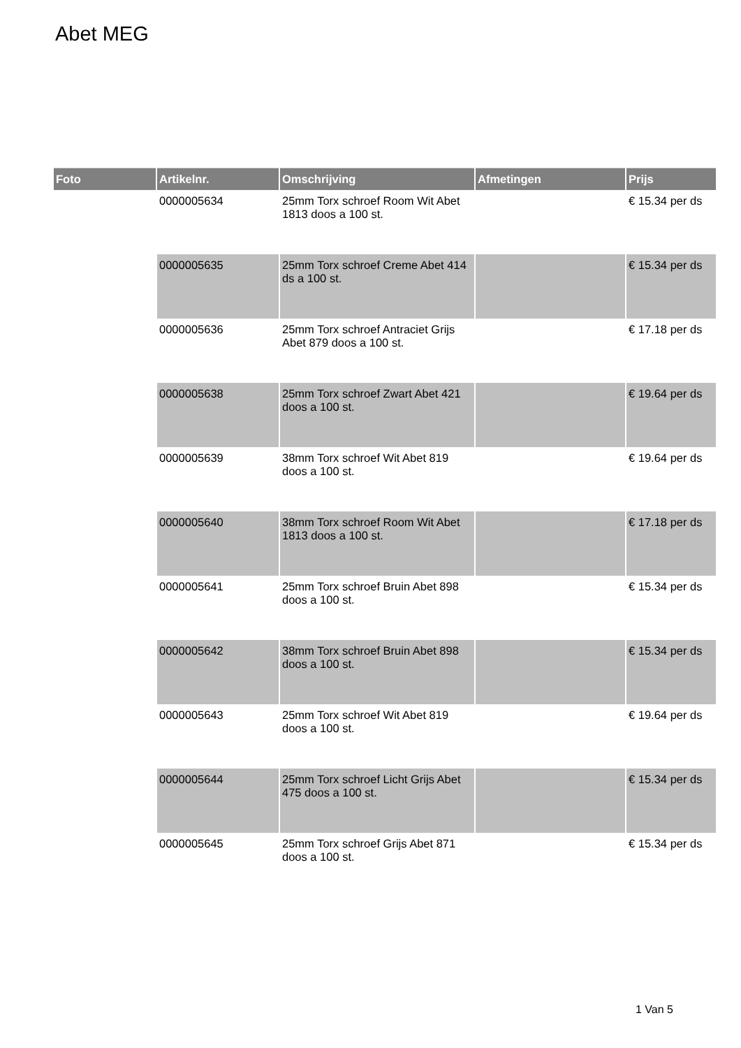Abet MEG
| Foto | Artikelnr. | Omschrijving | Afmetingen | Prijs |
| --- | --- | --- | --- | --- |
| | 0000005634 | 25mm Torx schroef Room Wit Abet 1813 doos a 100 st. | | € 15.34 per ds |
| | 0000005635 | 25mm Torx schroef Creme Abet 414 ds a 100 st. | | € 15.34 per ds |
| | 0000005636 | 25mm Torx schroef Antraciet Grijs Abet 879 doos a 100 st. | | € 17.18 per ds |
| | 0000005638 | 25mm Torx schroef Zwart Abet 421 doos a 100 st. | | € 19.64 per ds |
| | 0000005639 | 38mm Torx schroef Wit Abet 819 doos a 100 st. | | € 19.64 per ds |
| | 0000005640 | 38mm Torx schroef Room Wit Abet 1813 doos a 100 st. | | € 17.18 per ds |
| | 0000005641 | 25mm Torx schroef Bruin Abet 898 doos a 100 st. | | € 15.34 per ds |
| | 0000005642 | 38mm Torx schroef Bruin Abet 898 doos a 100 st. | | € 15.34 per ds |
| | 0000005643 | 25mm Torx schroef Wit Abet 819 doos a 100 st. | | € 19.64 per ds |
| | 0000005644 | 25mm Torx schroef Licht Grijs Abet 475 doos a 100 st. | | € 15.34 per ds |
| | 0000005645 | 25mm Torx schroef Grijs Abet 871 doos a 100 st. | | € 15.34 per ds |
1 Van 5